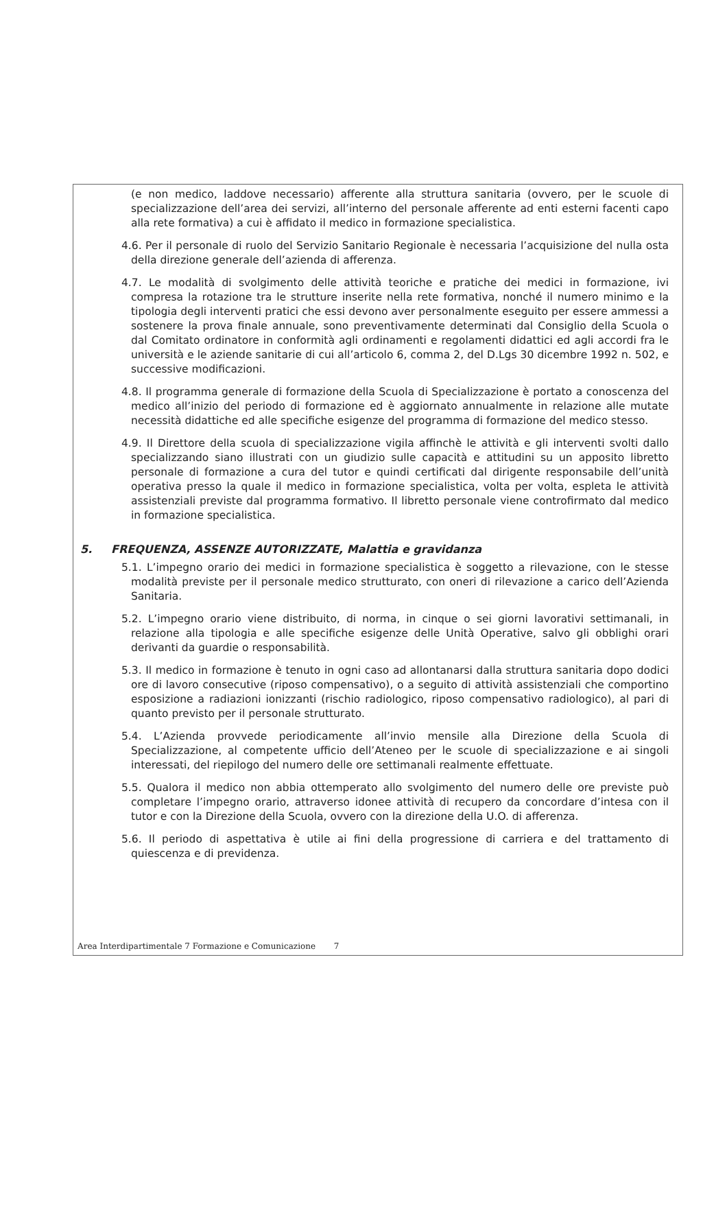(e non medico, laddove necessario) afferente alla struttura sanitaria (ovvero, per le scuole di specializzazione dell’area dei servizi, all’interno del personale afferente ad enti esterni facenti capo alla rete formativa) a cui è affidato il medico in formazione specialistica.
4.6. Per il personale di ruolo del Servizio Sanitario Regionale è necessaria l’acquisizione del nulla osta della direzione generale dell’azienda di afferenza.
4.7. Le modalità di svolgimento delle attività teoriche e pratiche dei medici in formazione, ivi compresa la rotazione tra le strutture inserite nella rete formativa, nonché il numero minimo e la tipologia degli interventi pratici che essi devono aver personalmente eseguito per essere ammessi a sostenere la prova finale annuale, sono preventivamente determinati dal Consiglio della Scuola o dal Comitato ordinatore in conformità agli ordinamenti e regolamenti didattici ed agli accordi fra le università e le aziende sanitarie di cui all’articolo 6, comma 2, del D.Lgs 30 dicembre 1992 n. 502, e successive modificazioni.
4.8. Il programma generale di formazione della Scuola di Specializzazione è portato a conoscenza del medico all’inizio del periodo di formazione ed è aggiornato annualmente in relazione alle mutate necessità didattiche ed alle specifiche esigenze del programma di formazione del medico stesso.
4.9. Il Direttore della scuola di specializzazione vigila affinchè le attività e gli interventi svolti dallo specializzando siano illustrati con un giudizio sulle capacità e attitudini su un apposito libretto personale di formazione a cura del tutor e quindi certificati dal dirigente responsabile dell’unità operativa presso la quale il medico in formazione specialistica, volta per volta, espleta le attività assistenziali previste dal programma formativo. Il libretto personale viene controfirmato dal medico in formazione specialistica.
5. FREQUENZA, ASSENZE AUTORIZZATE, Malattia e gravidanza
5.1. L’impegno orario dei medici in formazione specialistica è soggetto a rilevazione, con le stesse modalità previste per il personale medico strutturato, con oneri di rilevazione a carico dell’Azienda Sanitaria.
5.2. L’impegno orario viene distribuito, di norma, in cinque o sei giorni lavorativi settimanali, in relazione alla tipologia e alle specifiche esigenze delle Unità Operative, salvo gli obblighi orari derivanti da guardie o responsabilità.
5.3. Il medico in formazione è tenuto in ogni caso ad allontanarsi dalla struttura sanitaria dopo dodici ore di lavoro consecutive (riposo compensativo), o a seguito di attività assistenziali che comportino esposizione a radiazioni ionizzanti (rischio radiologico, riposo compensativo radiologico), al pari di quanto previsto per il personale strutturato.
5.4. L’Azienda provvede periodicamente all’invio mensile alla Direzione della Scuola di Specializzazione, al competente ufficio dell’Ateneo per le scuole di specializzazione e ai singoli interessati, del riepilogo del numero delle ore settimanali realmente effettuate.
5.5. Qualora il medico non abbia ottemperato allo svolgimento del numero delle ore previste può completare l’impegno orario, attraverso idonee attività di recupero da concordare d’intesa con il tutor e con la Direzione della Scuola, ovvero con la direzione della U.O. di afferenza.
5.6. Il periodo di aspettativa è utile ai fini della progressione di carriera e del trattamento di quiescenza e di previdenza.
Area Interdipartimentale 7 Formazione e Comunicazione 7